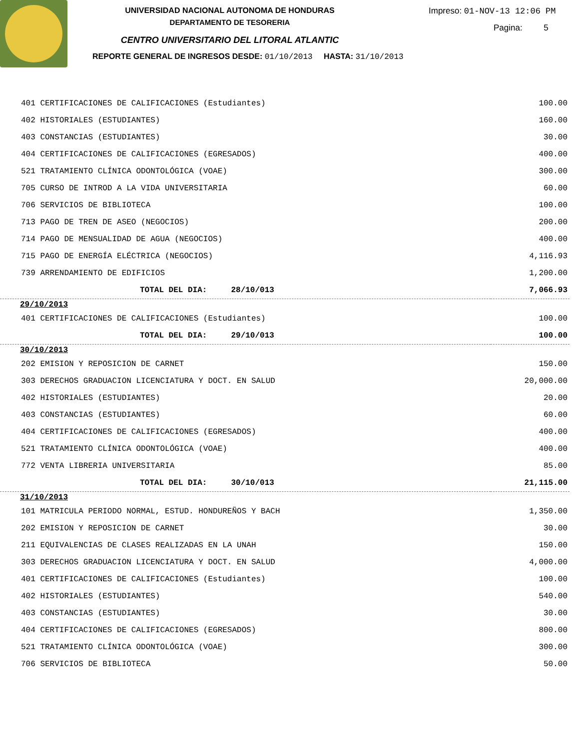UNIVERSIDAD NACIONAL AUTONOMA DE HONDURAS
DEPARTAMENTO DE TESORERIA
CENTRO UNIVERSITARIO DEL LITORAL ATLANTIC
REPORTE GENERAL DE INGRESOS DESDE: 01/10/2013 HASTA: 31/10/2013
Impreso: 01-NOV-13 12:06 PM
Pagina: 5
| 401 CERTIFICACIONES DE CALIFICACIONES (Estudiantes) | 100.00 |
| 402 HISTORIALES (ESTUDIANTES) | 160.00 |
| 403 CONSTANCIAS (ESTUDIANTES) | 30.00 |
| 404 CERTIFICACIONES DE CALIFICACIONES (EGRESADOS) | 400.00 |
| 521 TRATAMIENTO CLÍNICA ODONTOLÓGICA (VOAE) | 300.00 |
| 705 CURSO DE INTROD A LA VIDA UNIVERSITARIA | 60.00 |
| 706 SERVICIOS DE BIBLIOTECA | 100.00 |
| 713 PAGO DE TREN DE ASEO (NEGOCIOS) | 200.00 |
| 714 PAGO DE MENSUALIDAD DE AGUA (NEGOCIOS) | 400.00 |
| 715 PAGO DE ENERGÍA ELÉCTRICA (NEGOCIOS) | 4,116.93 |
| 739 ARRENDAMIENTO DE EDIFICIOS | 1,200.00 |
| TOTAL DEL DIA: 28/10/013 | 7,066.93 |
| 29/10/2013 | |
| 401 CERTIFICACIONES DE CALIFICACIONES (Estudiantes) | 100.00 |
| TOTAL DEL DIA: 29/10/013 | 100.00 |
| 30/10/2013 | |
| 202 EMISION Y REPOSICION DE CARNET | 150.00 |
| 303 DERECHOS GRADUACION LICENCIATURA Y DOCT. EN SALUD | 20,000.00 |
| 402 HISTORIALES (ESTUDIANTES) | 20.00 |
| 403 CONSTANCIAS (ESTUDIANTES) | 60.00 |
| 404 CERTIFICACIONES DE CALIFICACIONES (EGRESADOS) | 400.00 |
| 521 TRATAMIENTO CLÍNICA ODONTOLÓGICA (VOAE) | 400.00 |
| 772 VENTA LIBRERIA UNIVERSITARIA | 85.00 |
| TOTAL DEL DIA: 30/10/013 | 21,115.00 |
| 31/10/2013 | |
| 101 MATRICULA PERIODO NORMAL, ESTUD. HONDUREÑOS Y BACH | 1,350.00 |
| 202 EMISION Y REPOSICION DE CARNET | 30.00 |
| 211 EQUIVALENCIAS DE CLASES REALIZADAS EN LA UNAH | 150.00 |
| 303 DERECHOS GRADUACION LICENCIATURA Y DOCT. EN SALUD | 4,000.00 |
| 401 CERTIFICACIONES DE CALIFICACIONES (Estudiantes) | 100.00 |
| 402 HISTORIALES (ESTUDIANTES) | 540.00 |
| 403 CONSTANCIAS (ESTUDIANTES) | 30.00 |
| 404 CERTIFICACIONES DE CALIFICACIONES (EGRESADOS) | 800.00 |
| 521 TRATAMIENTO CLÍNICA ODONTOLÓGICA (VOAE) | 300.00 |
| 706 SERVICIOS DE BIBLIOTECA | 50.00 |